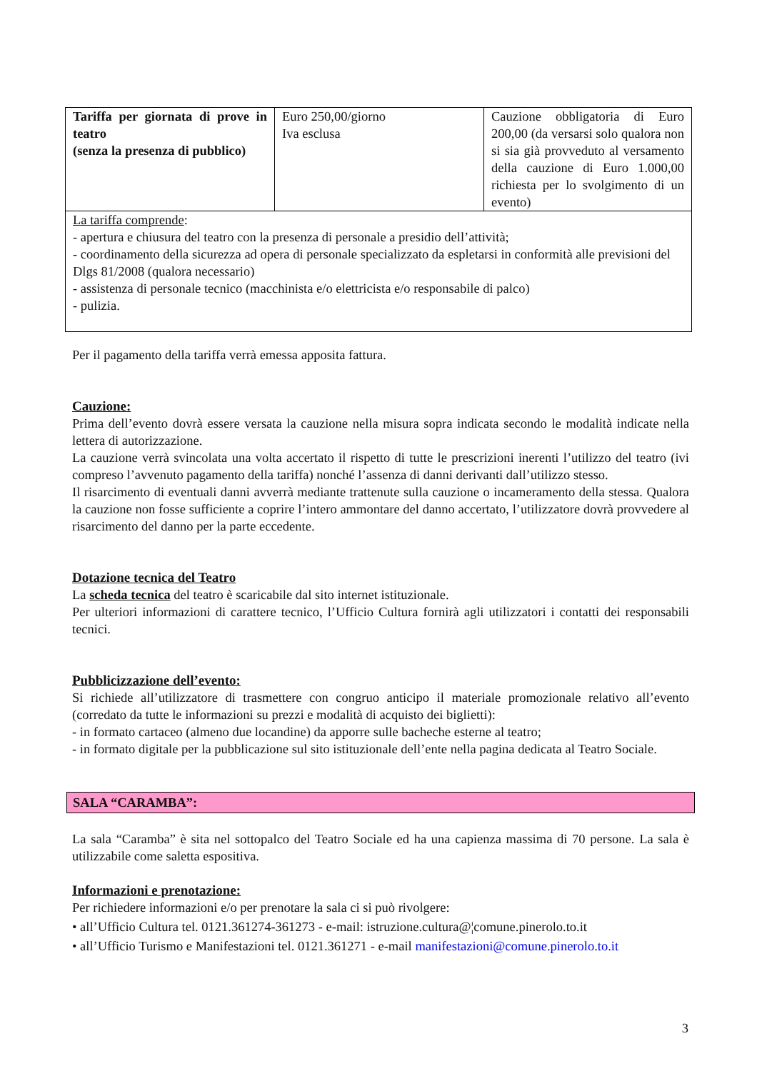| Tariffa per giornata di prove in teatro (senza la presenza di pubblico) | Euro 250,00/giorno Iva esclusa | Cauzione obbligatoria di Euro 200,00 (da versarsi solo qualora non si sia già provveduto al versamento della cauzione di Euro 1.000,00 richiesta per lo svolgimento di un evento) |
| La tariffa comprende : - apertura e chiusura del teatro con la presenza di personale a presidio dell’attività; - coordinamento della sicurezza ad opera di personale specializzato da espletarsi in conformità alle previsioni del Dlgs 81/2008 (qualora necessario) - assistenza di personale tecnico (macchinista e/o elettricista e/o responsabile di palco) - pulizia. | | |
Per il pagamento della tariffa verrà emessa apposita fattura.
Cauzione:
Prima dell’evento dovrà essere versata la cauzione nella misura sopra indicata secondo le modalità indicate nella lettera di autorizzazione.
La cauzione verrà svincolata una volta accertato il rispetto di tutte le prescrizioni inerenti l’utilizzo del teatro (ivi compreso l’avvenuto pagamento della tariffa) nonché l’assenza di danni derivanti dall’utilizzo stesso.
Il risarcimento di eventuali danni avverrà mediante trattenute sulla cauzione o incameramento della stessa. Qualora la cauzione non fosse sufficiente a coprire l’intero ammontare del danno accertato, l’utilizzatore dovrà provvedere al risarcimento del danno per la parte eccedente.
Dotazione tecnica del Teatro
La scheda tecnica del teatro è scaricabile dal sito internet istituzionale.
Per ulteriori informazioni di carattere tecnico, l’Ufficio Cultura fornirà agli utilizzatori i contatti dei responsabili tecnici.
Pubblicizzazione dell’evento:
Si richiede all’utilizzatore di trasmettere con congruo anticipo il materiale promozionale relativo all’evento (corredato da tutte le informazioni su prezzi e modalità di acquisto dei biglietti):
- in formato cartaceo (almeno due locandine) da apporre sulle bacheche esterne al teatro;
- in formato digitale per la pubblicazione sul sito istituzionale dell’ente nella pagina dedicata al Teatro Sociale.
SALA “CARAMBA”:
La sala “Caramba” è sita nel sottopalco del Teatro Sociale ed ha una capienza massima di 70 persone. La sala è utilizzabile come saletta espositiva.
Informazioni e prenotazione:
Per richiedere informazioni e/o per prenotare la sala ci si può rivolgere:
• all’Ufficio Cultura tel. 0121.361274-361273 - e-mail: istruzione.cultura@¦comune.pinerolo.to.it
• all’Ufficio Turismo e Manifestazioni tel. 0121.361271 - e-mail manifestazioni@comune.pinerolo.to.it
3